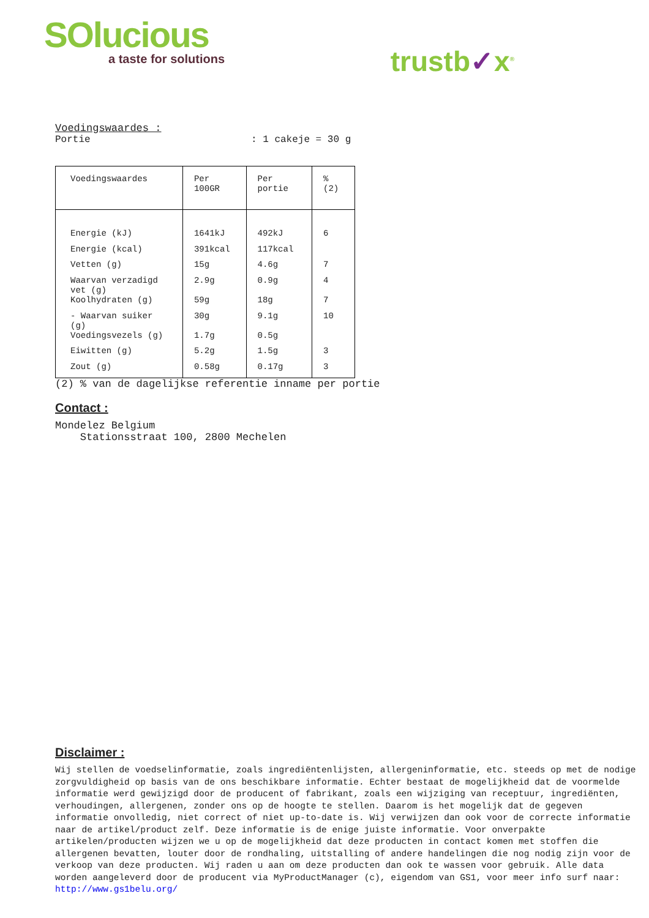SOlucious
a taste for solutions
trustb✓x<sup>®</sup>
Voedingswaardes :
Portie: 1 cakeje = 30 g
| Voedingswaardes | Per 100GR | Per portie | % (2) |
| --- | --- | --- | --- |
| Energie (kJ) | 1641kJ | 492kJ | 6 |
| Energie (kcal) | 391kcal | 117kcal | |
| Vetten (g) | 15g | 4.6g | 7 |
| Waarvan verzadigd vet (g) | 2.9g | 0.9g | 4 |
| Koolhydraten (g) | 59g | 18g | 7 |
| - Waarvan suiker (g) | 30g | 9.1g | 10 |
| Voedingsvezels (g) | 1.7g | 0.5g | |
| Eiwitten (g) | 5.2g | 1.5g | 3 |
| Zout (g) | 0.58g | 0.17g | 3 |
(2) % van de dagelijkse referentie inname per portie
Contact :
Mondelez Belgium
Stationsstraat 100, 2800 Mechelen
Disclaimer :
Wij stellen de voedselinformatie, zoals ingrediëntenlijsten, allergeninformatie, etc. steeds op met de nodige zorgvuldigheid op basis van de ons beschikbare informatie. Echter bestaat de mogelijkheid dat de voormelde informatie werd gewijzigd door de producent of fabrikant, zoals een wijziging van receptuur, ingrediënten, verhoudingen, allergenen, zonder ons op de hoogte te stellen. Daarom is het mogelijk dat de gegeven informatie onvolledig, niet correct of niet up-to-date is. Wij verwijzen dan ook voor de correcte informatie naar de artikel/product zelf. Deze informatie is de enige juiste informatie. Voor onverpakte artikelen/producten wijzen we u op de mogelijkheid dat deze producten in contact komen met stoffen die allergenen bevatten, louter door de rondhaling, uitstalling of andere handelingen die nog nodig zijn voor de verkoop van deze producten. Wij raden u aan om deze producten dan ook te wassen voor gebruik. Alle data worden aangeleverd door de producent via MyProductManager (c), eigendom van GS1, voor meer info surf naar:
http://www.gs1belu.org/